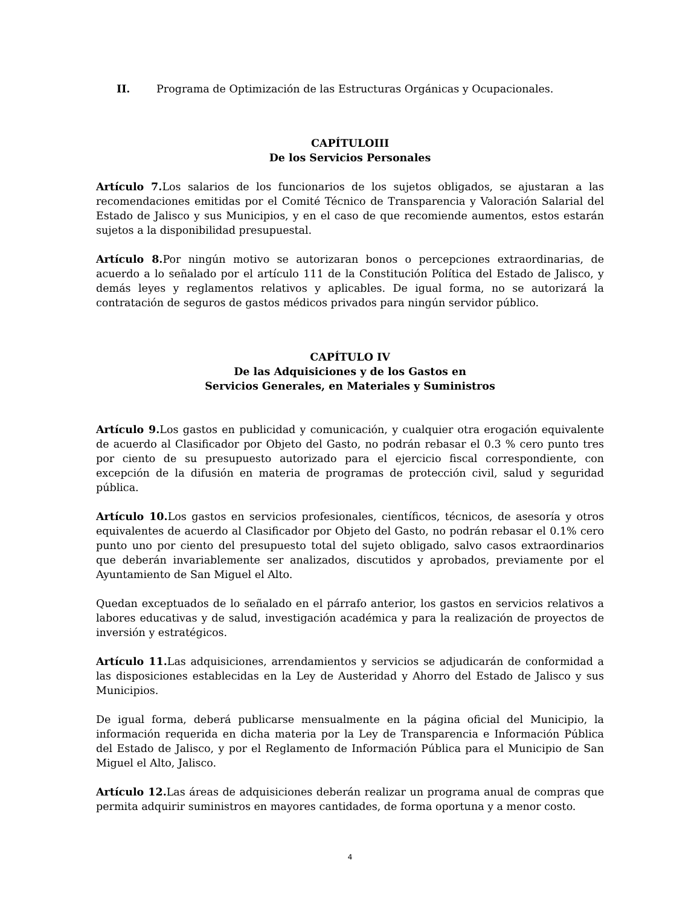II. Programa de Optimización de las Estructuras Orgánicas y Ocupacionales.
CAPÍTULOIII
De los Servicios Personales
Artículo 7. Los salarios de los funcionarios de los sujetos obligados, se ajustaran a las recomendaciones emitidas por el Comité Técnico de Transparencia y Valoración Salarial del Estado de Jalisco y sus Municipios, y en el caso de que recomiende aumentos, estos estarán sujetos a la disponibilidad presupuestal.
Artículo 8. Por ningún motivo se autorizaran bonos o percepciones extraordinarias, de acuerdo a lo señalado por el artículo 111 de la Constitución Política del Estado de Jalisco, y demás leyes y reglamentos relativos y aplicables. De igual forma, no se autorizará la contratación de seguros de gastos médicos privados para ningún servidor público.
CAPÍTULO IV
De las Adquisiciones y de los Gastos en
Servicios Generales, en Materiales y Suministros
Artículo 9. Los gastos en publicidad y comunicación, y cualquier otra erogación equivalente de acuerdo al Clasificador por Objeto del Gasto, no podrán rebasar el 0.3 % cero punto tres por ciento de su presupuesto autorizado para el ejercicio fiscal correspondiente, con excepción de la difusión en materia de programas de protección civil, salud y seguridad pública.
Artículo 10. Los gastos en servicios profesionales, científicos, técnicos, de asesoría y otros equivalentes de acuerdo al Clasificador por Objeto del Gasto, no podrán rebasar el 0.1% cero punto uno por ciento del presupuesto total del sujeto obligado, salvo casos extraordinarios que deberán invariablemente ser analizados, discutidos y aprobados, previamente por el Ayuntamiento de San Miguel el Alto.
Quedan exceptuados de lo señalado en el párrafo anterior, los gastos en servicios relativos a labores educativas y de salud, investigación académica y para la realización de proyectos de inversión y estratégicos.
Artículo 11. Las adquisiciones, arrendamientos y servicios se adjudicarán de conformidad a las disposiciones establecidas en la Ley de Austeridad y Ahorro del Estado de Jalisco y sus Municipios.
De igual forma, deberá publicarse mensualmente en la página oficial del Municipio, la información requerida en dicha materia por la Ley de Transparencia e Información Pública del Estado de Jalisco, y por el Reglamento de Información Pública para el Municipio de San Miguel el Alto, Jalisco.
Artículo 12. Las áreas de adquisiciones deberán realizar un programa anual de compras que permita adquirir suministros en mayores cantidades, de forma oportuna y a menor costo.
4